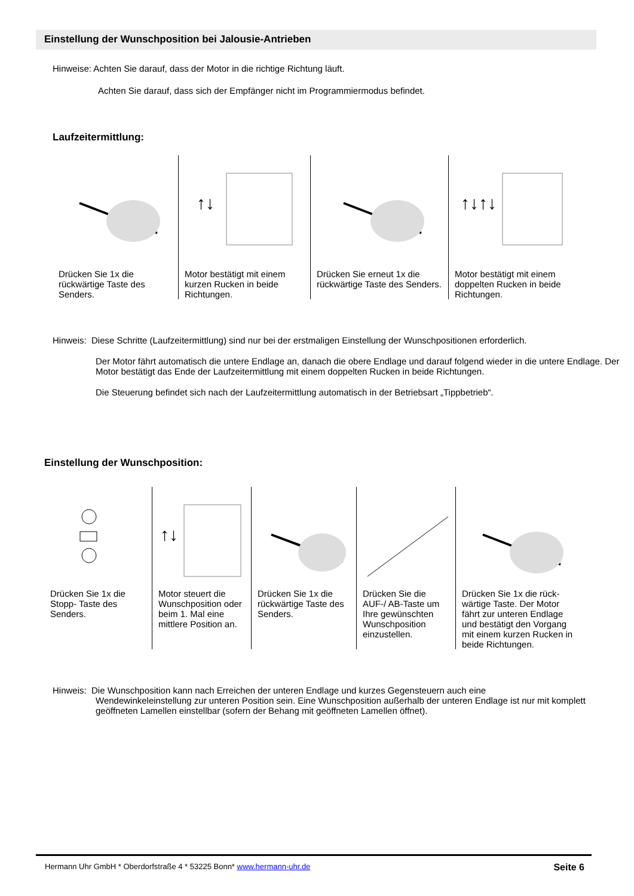Einstellung der Wunschposition bei Jalousie-Antrieben
Hinweise: Achten Sie darauf, dass der Motor in die richtige Richtung läuft.
Achten Sie darauf, dass sich der Empfänger nicht im Programmiermodus befindet.
Laufzeitermittlung:
Drücken Sie 1x die rückwärtige Taste des Senders.
↑↓
Motor bestätigt mit einem kurzen Rucken in beide Richtungen.
Drücken Sie erneut 1x die rückwärtige Taste des Senders.
↑↓↑↓
Motor bestätigt mit einem doppelten Rucken in beide Richtungen.
Hinweis: Diese Schritte (Laufzeitermittlung) sind nur bei der erstmaligen Einstellung der Wunschpositionen erforderlich.
Der Motor fährt automatisch die untere Endlage an, danach die obere Endlage und darauf folgend wieder in die untere Endlage. Der Motor bestätigt das Ende der Laufzeitermittlung mit einem doppelten Rucken in beide Richtungen.
Die Steuerung befindet sich nach der Laufzeitermittlung automatisch in der Betriebsart „Tippbetrieb“.
Einstellung der Wunschposition:
Drücken Sie 1x die Stopp- Taste des Senders.
↑↓
Motor steuert die Wunschposition oder beim 1. Mal eine mittlere Position an.
Drücken Sie 1x die rückwärtige Taste des Senders.
Drücken Sie die AUF-/ AB-Taste um Ihre gewünschten Wunschposition einzustellen.
Drücken Sie 1x die rück-wärtige Taste. Der Motor fährt zur unteren Endlage und bestätigt den Vorgang mit einem kurzen Rucken in beide Richtungen.
Hinweis: Die Wunschposition kann nach Erreichen der unteren Endlage und kurzes Gegensteuern auch eine
Wendewinkeleinstellung zur unteren Position sein. Eine Wunschposition außerhalb der unteren Endlage ist nur mit komplett geöffneten Lamellen einstellbar (sofern der Behang mit geöffneten Lamellen öffnet).
Hermann Uhr GmbH * Oberdorfstraße 4 * 53225 Bonn* www.hermann-uhr.de Seite 6